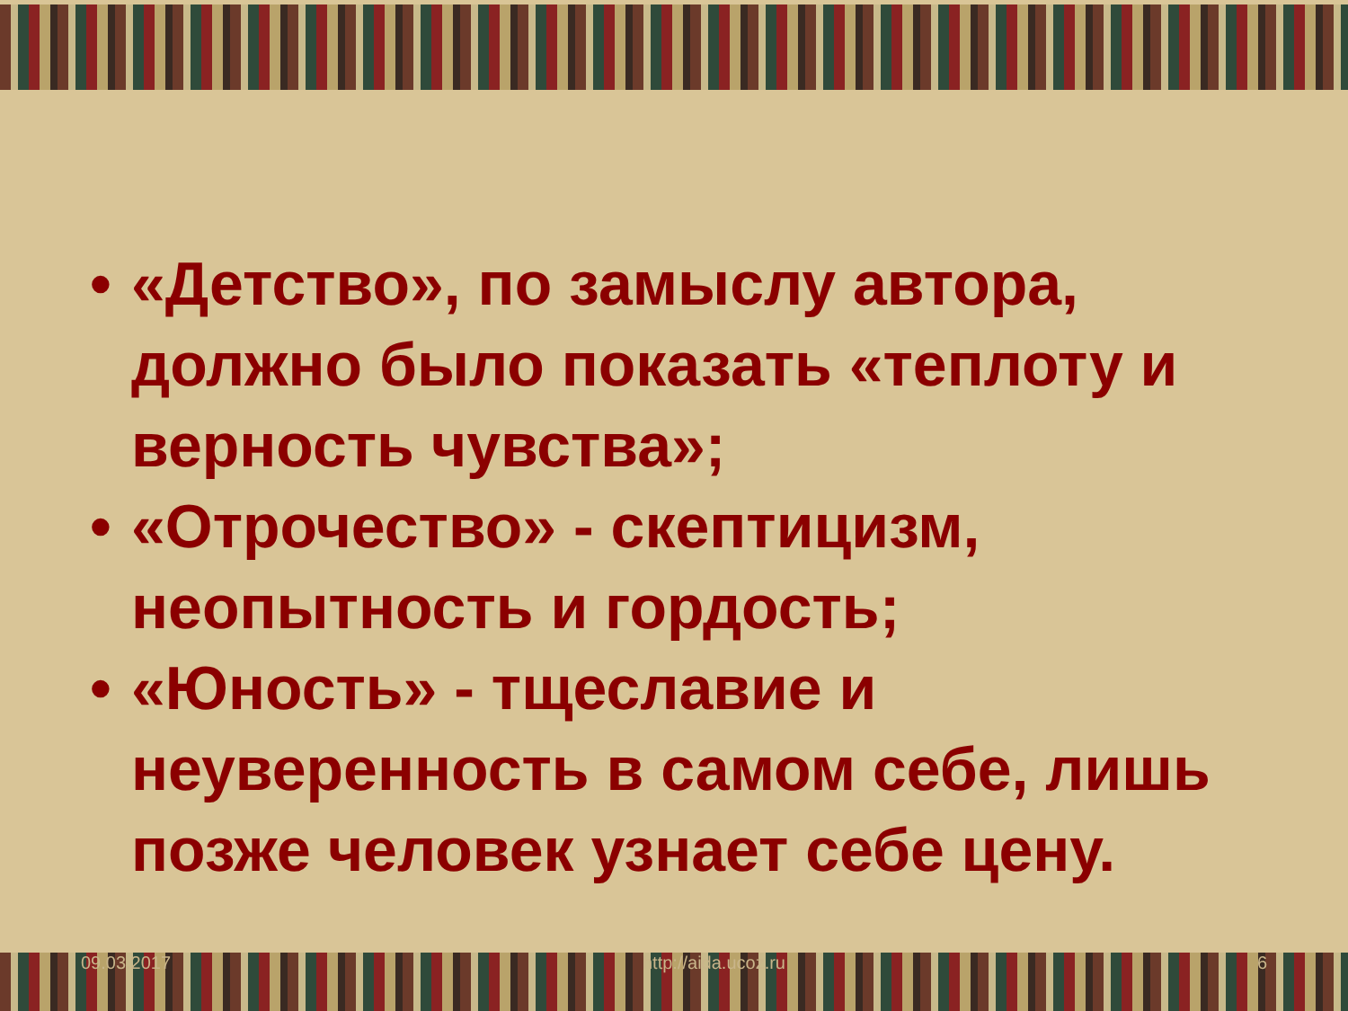09.03.2017 http://aida.ucoz.ru 6
• «Детство», по замыслу автора, должно было показать «теплоту и верность чувства»;
• «Отрочество» - скептицизм, неопытность и гордость;
• «Юность» - тщеславие и неуверенность в самом себе, лишь позже человек узнает себе цену.